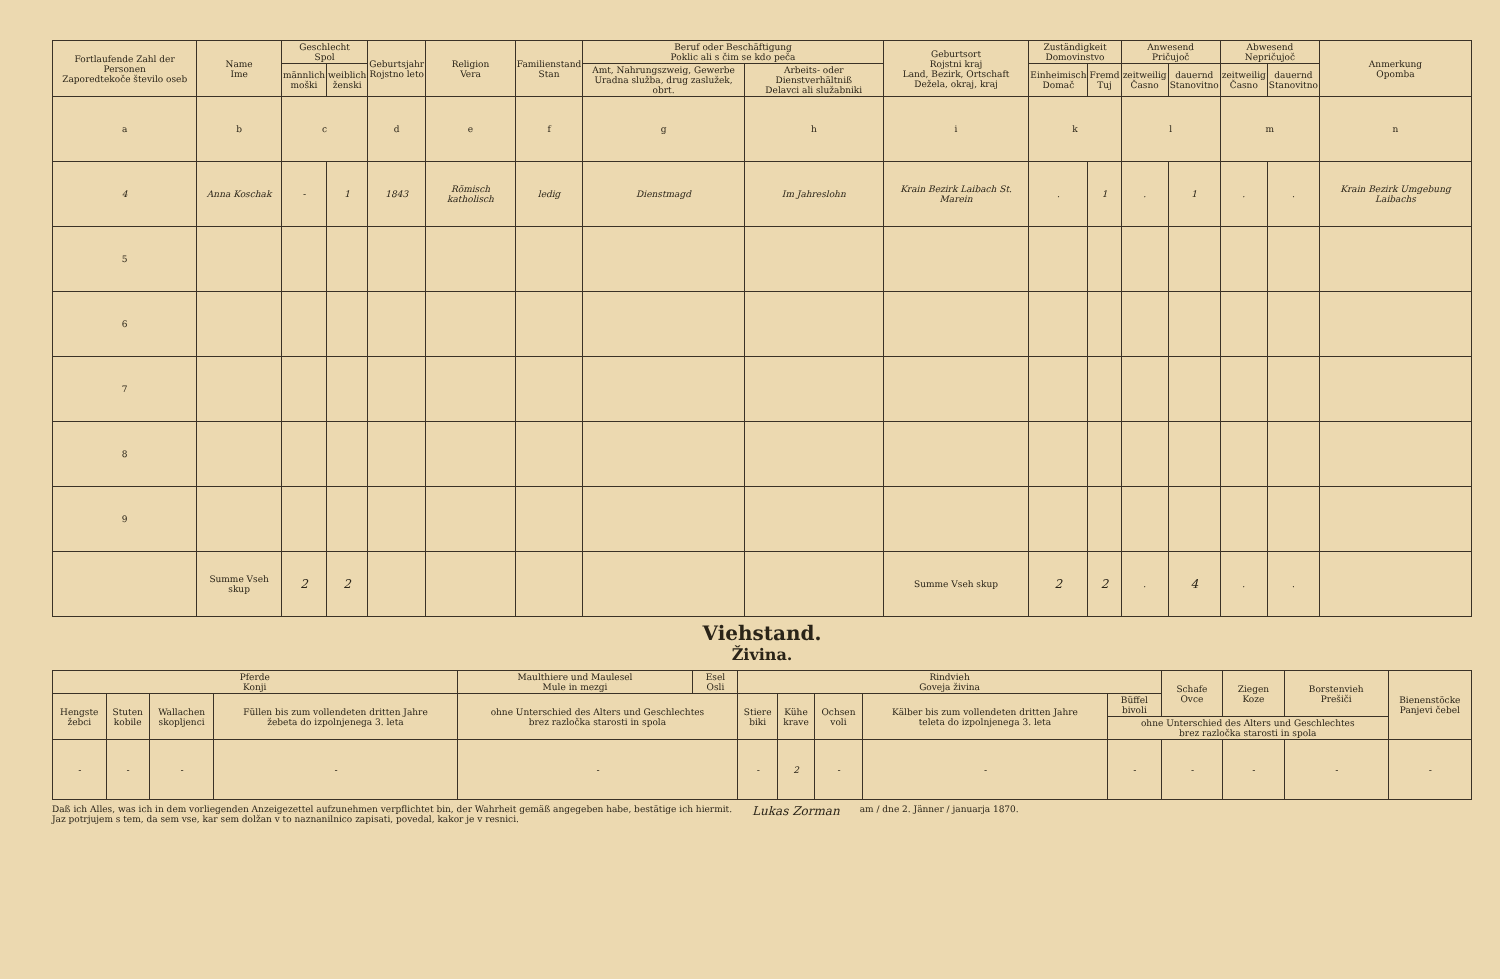| Fortlaufende Zahl der Personen Zaporedtekoče število oseb | Name Ime | Geschlecht Spol | | Geburtsjahr Rojstno leto | Religion Vera | Familienstand Stan | Beruf oder Beschäftigung Poklic ali s čim se kdo peča | | Geburtsort Rojstni kraj Land, Bezirk, Ortschaft Dežela, okraj, kraj | Zuständigkeit Domovinstvo | | Anwesend Pričujoč | | Abwesend Nepričujoč | | Anmerkung Opomba |
| --- | --- | --- | --- | --- | --- | --- | --- | --- | --- | --- | --- | --- | --- | --- | --- | --- |
| | | männlich moški | weiblich ženski | | | | Amt, Nahrungszweig, Gewerbe Uradna služba, drug zaslužek, obrt. | Arbeits- oder Dienstverhältniß Delavci ali služabniki | | Einheimisch Domač | Fremd Tuj | zeitweilig Časno | dauernd Stanovitno | zeitweilig Časno | dauernd Stanovitno | |
| a | b | c | | d | e | f | g | h | i | k | | l | | m | | n |
| 4 | Anna Koschak | - | 1 | 1843 | Römisch katholisch | ledig | Dienstmagd | Im Jahreslohn | Krain Bezirk Laibach St. Marein | . | 1 | . | 1 | . | . | Krain Bezirk Umgebung Laibachs |
| 5 | | | | | | | | | | | | | | | | |
| 6 | | | | | | | | | | | | | | | | |
| 7 | | | | | | | | | | | | | | | | |
| 8 | | | | | | | | | | | | | | | | |
| 9 | | | | | | | | | | | | | | | | |
| | Summe Vseh skup | 2 | 2 | | | | | | Summe Vseh skup | 2 | 2 | . | 4 | . | . | |
Viehstand.
Živina.
| Pferde Konji | | | | Maulthiere und Maulesel Mule in mezgi | Esel Osli | Rindvieh Goveja živina | | | | | Schafe Ovce | Ziegen Koze | Borstenvieh Prešiči | Bienenstöcke Panjevi čebel |
| --- | --- | --- | --- | --- | --- | --- | --- | --- | --- | --- | --- | --- | --- | --- |
| Hengste žebci | Stuten kobile | Wallachen skopljenci | Füllen bis zum vollendeten dritten Jahre žebeta do izpolnjenega 3. leta | ohne Unterschied des Alters und Geschlechtes brez razločka starosti in spola | | Stiere biki | Kühe krave | Ochsen voli | Kälber bis zum vollendeten dritten Jahre teleta do izpolnjenega 3. leta | Büffel bivoli | | | | |
| | | | | | | | | | | ohne Unterschied des Alters und Geschlechtes brez razločka starosti in spola | | | | |
| - | - | - | - | - | | - | 2 | - | - | - | - | - | - | - |
Daß ich Alles, was ich in dem vorliegenden Anzeigezettel aufzunehmen verpflichtet bin, der Wahrheit gemäß angegeben habe, bestätige ich hiermit.
Jaz potrjujem s tem, da sem vse, kar sem dolžan v to naznanilnico zapisati, povedal, kakor je v resnici.
Lukas Zorman
am / dne 2. Jänner / januarja 1870.